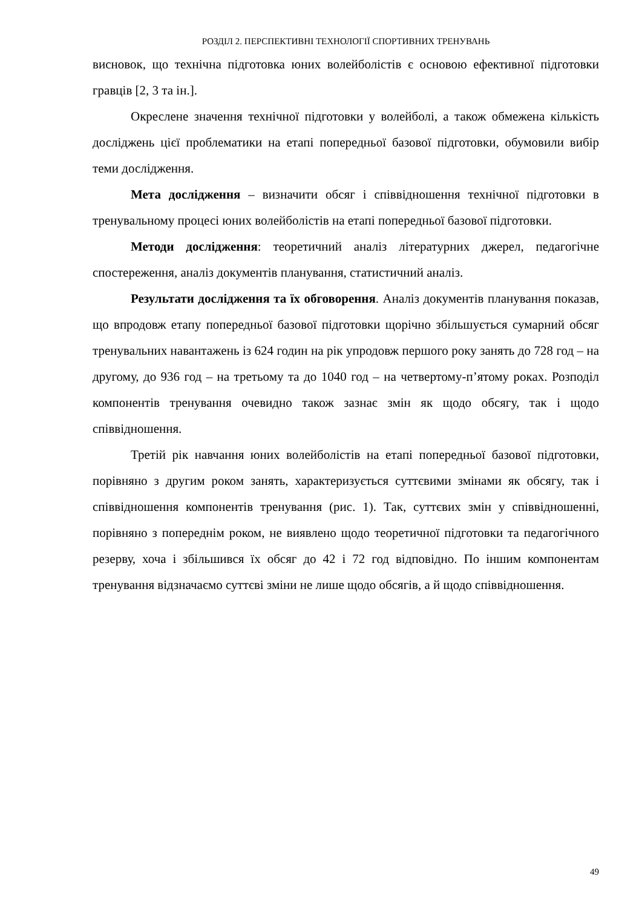РОЗДІЛ 2. ПЕРСПЕКТИВНІ ТЕХНОЛОГІЇ СПОРТИВНИХ ТРЕНУВАНЬ
висновок, що технічна підготовка юних волейболістів є основою ефективної підготовки гравців [2, 3 та ін.].
Окреслене значення технічної підготовки у волейболі, а також обмежена кількість досліджень цієї проблематики на етапі попередньої базової підготовки, обумовили вибір теми дослідження.
Мета дослідження – визначити обсяг і співвідношення технічної підготовки в тренувальному процесі юних волейболістів на етапі попередньої базової підготовки.
Методи дослідження: теоретичний аналіз літературних джерел, педагогічне спостереження, аналіз документів планування, статистичний аналіз.
Результати дослідження та їх обговорення. Аналіз документів планування показав, що впродовж етапу попередньої базової підготовки щорічно збільшується сумарний обсяг тренувальних навантажень із 624 годин на рік упродовж першого року занять до 728 год – на другому, до 936 год – на третьому та до 1040 год – на четвертому-п’ятому роках. Розподіл компонентів тренування очевидно також зазнає змін як щодо обсягу, так і щодо співвідношення.
Третій рік навчання юних волейболістів на етапі попередньої базової підготовки, порівняно з другим роком занять, характеризується суттєвими змінами як обсягу, так і співвідношення компонентів тренування (рис. 1). Так, суттєвих змін у співвідношенні, порівняно з попереднім роком, не виявлено щодо теоретичної підготовки та педагогічного резерву, хоча і збільшився їх обсяг до 42 і 72 год відповідно. По іншим компонентам тренування відзначаємо суттєві зміни не лише щодо обсягів, а й щодо співвідношення.
49